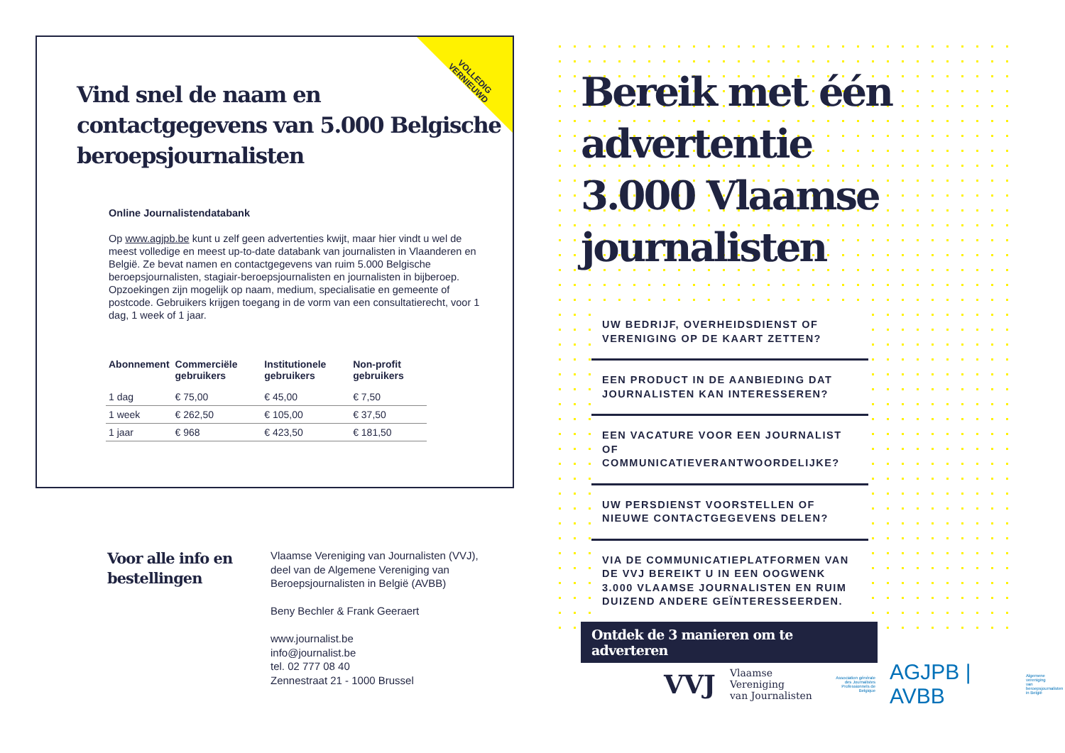VOLLEDIG
VERNIEUWD
Vind snel de naam en contactgegevens van 5.000 Belgische beroepsjournalisten
Online Journalistendatabank
Op www.agjpb.be kunt u zelf geen advertenties kwijt, maar hier vindt u wel de meest volledige en meest up-to-date databank van journalisten in Vlaanderen en België. Ze bevat namen en contactgegevens van ruim 5.000 Belgische beroepsjournalisten, stagiair-beroepsjournalisten en journalisten in bijberoep. Opzoekingen zijn mogelijk op naam, medium, specialisatie en gemeente of postcode. Gebruikers krijgen toegang in de vorm van een consultatierecht, voor 1 dag, 1 week of 1 jaar.
| Abonnement | Commerciële gebruikers | Institutionele gebruikers | Non-profit gebruikers |
| --- | --- | --- | --- |
| 1 dag | € 75,00 | € 45,00 | € 7,50 |
| 1 week | € 262,50 | € 105,00 | € 37,50 |
| 1 jaar | € 968 | € 423,50 | € 181,50 |
Voor alle info en bestellingen
Vlaamse Vereniging van Journalisten (VVJ),
deel van de Algemene Vereniging van
Beroepsjournalisten in België (AVBB)
Beny Bechler & Frank Geeraert
www.journalist.be
info@journalist.be
tel. 02 777 08 40
Zennestraat 21 - 1000 Brussel
Bereik met één advertentie 3.000 Vlaamse journalisten
UW BEDRIJF, OVERHEIDSDIENST OF VERENIGING OP DE KAART ZETTEN?
EEN PRODUCT IN DE AANBIEDING DAT JOURNALISTEN KAN INTERESSEREN?
EEN VACATURE VOOR EEN JOURNALIST OF COMMUNICATIEVERANTWOORDELIJKE?
UW PERSDIENST VOORSTELLEN OF NIEUWE CONTACTGEGEVENS DELEN?
VIA DE COMMUNICATIEPLATFORMEN VAN DE VVJ BEREIKT U IN EEN OOGWENK 3.000 VLAAMSE JOURNALISTEN EN RUIM DUIZEND ANDERE GEÏNTERESSEERDEN.
Ontdek de 3 manieren om te adverteren
VVJ Vlaamse Vereniging
van Journalisten Association générale
des Journalistes
Professionnels de Belgique AGJPB | AVBB Algemene vereniging
van beroepsjournalisten
in België